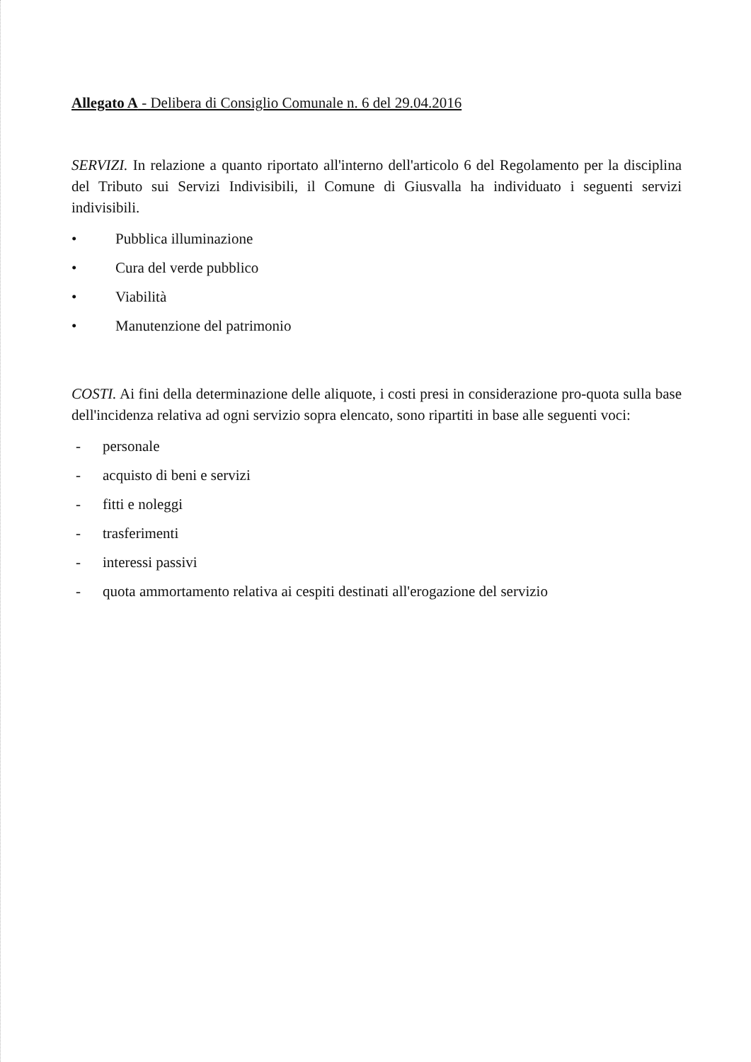Allegato A - Delibera di Consiglio Comunale n. 6 del 29.04.2016
SERVIZI. In relazione a quanto riportato all'interno dell'articolo 6 del Regolamento per la disciplina del Tributo sui Servizi Indivisibili, il Comune di Giusvalla ha individuato i seguenti servizi indivisibili.
• Pubblica illuminazione
• Cura del verde pubblico
• Viabilità
• Manutenzione del patrimonio
COSTI. Ai fini della determinazione delle aliquote, i costi presi in considerazione pro-quota sulla base dell'incidenza relativa ad ogni servizio sopra elencato, sono ripartiti in base alle seguenti voci:
- personale
- acquisto di beni e servizi
- fitti e noleggi
- trasferimenti
- interessi passivi
- quota ammortamento relativa ai cespiti destinati all'erogazione del servizio